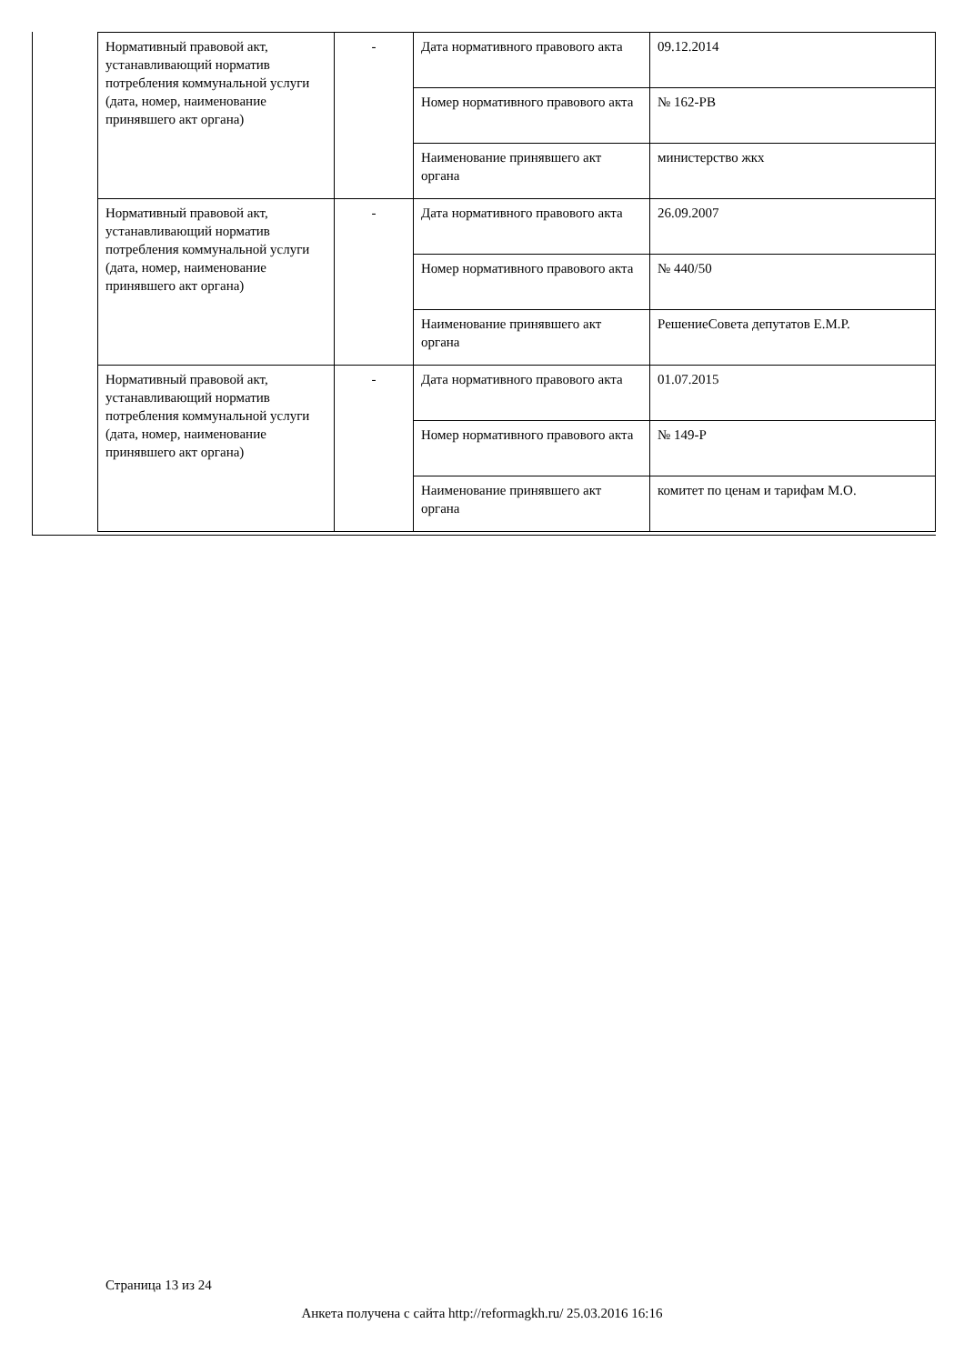| Нормативный правовой акт, устанавливающий норматив потребления коммунальной услуги (дата, номер, наименование принявшего акт органа) | - | Дата нормативного правового акта | 09.12.2014 |
| | | Номер нормативного правового акта | № 162-РВ |
| | | Наименование принявшего акт органа | министерство жкх |
| Нормативный правовой акт, устанавливающий норматив потребления коммунальной услуги (дата, номер, наименование принявшего акт органа) | - | Дата нормативного правового акта | 26.09.2007 |
| | | Номер нормативного правового акта | № 440/50 |
| | | Наименование принявшего акт органа | РешениеСовета депутатов Е.М.Р. |
| Нормативный правовой акт, устанавливающий норматив потребления коммунальной услуги (дата, номер, наименование принявшего акт органа) | - | Дата нормативного правового акта | 01.07.2015 |
| | | Номер нормативного правового акта | № 149-Р |
| | | Наименование принявшего акт органа | комитет по ценам и тарифам М.О. |
Страница 13 из 24
Анкета получена с сайта http://reformagkh.ru/ 25.03.2016 16:16